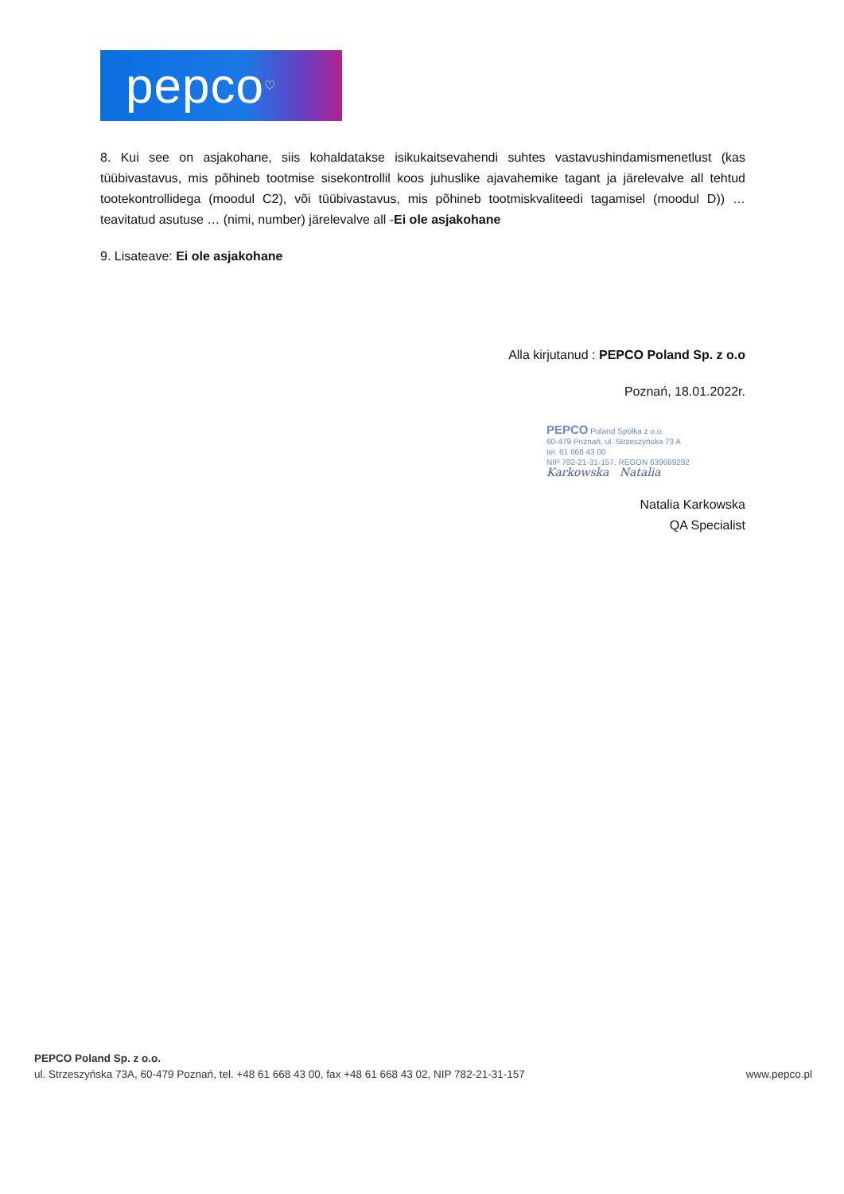pepco<sup>♡</sup>
8. Kui see on asjakohane, siis kohaldatakse isikukaitsevahendi suhtes vastavushindamismenetlust (kas tüübivastavus, mis põhineb tootmise sisekontrollil koos juhuslike ajavahemike tagant ja järelevalve all tehtud tootekontrollidega (moodul C2), või tüübivastavus, mis põhineb tootmiskvaliteedi tagamisel (moodul D)) … teavitatud asutuse … (nimi, number) järelevalve all -Ei ole asjakohane
9. Lisateave: Ei ole asjakohane
Alla kirjutanud : PEPCO Poland Sp. z o.o
Poznań, 18.01.2022r.
PEPCO Poland Spółka z o.o.
60-479 Poznań, ul. Strzeszyńska 73 A
tel. 61 668 43 00
NIP 782-21-31-157, REGON 639669292
Karkowska Natalia
Natalia Karkowska
QA Specialist
PEPCO Poland Sp. z o.o.
ul. Strzeszyńska 73A, 60-479 Poznań, tel. +48 61 668 43 00, fax +48 61 668 43 02, NIP 782-21-31-157 www.pepco.pl